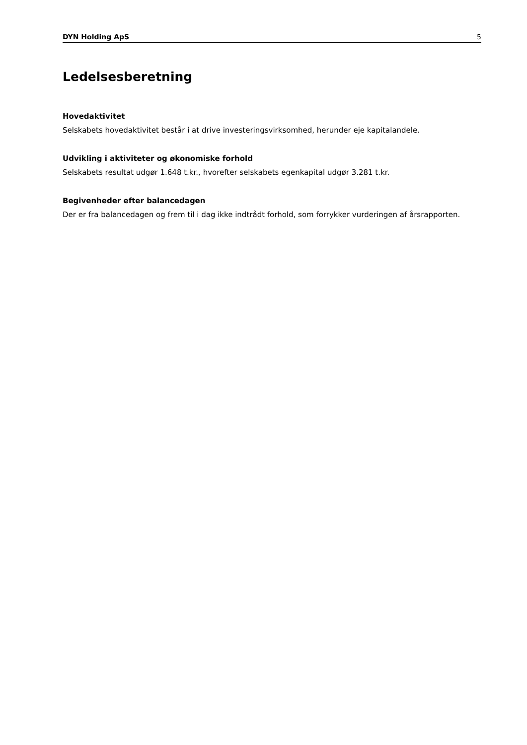DYN Holding ApS 5
Ledelsesberetning
Hovedaktivitet
Selskabets hovedaktivitet består i at drive investeringsvirksomhed, herunder eje kapitalandele.
Udvikling i aktiviteter og økonomiske forhold
Selskabets resultat udgør 1.648 t.kr., hvorefter selskabets egenkapital udgør 3.281 t.kr.
Begivenheder efter balancedagen
Der er fra balancedagen og frem til i dag ikke indtrådt forhold, som forrykker vurderingen af årsrapporten.